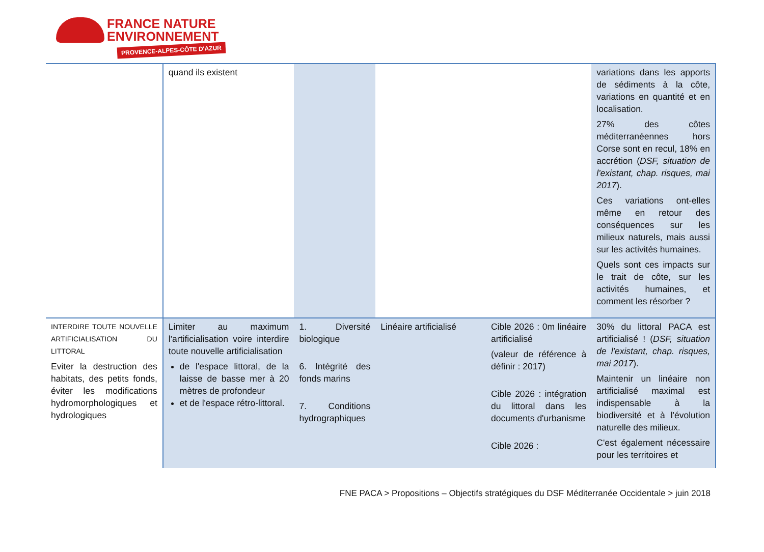FRANCE NATURE
ENVIRONNEMENT
PROVENCE-ALPES-CÔTE D'AZUR
| | quand ils existent | | | | variations dans les apports de sédiments à la côte, variations en quantité et en localisation. 27% des côtes méditerranéennes hors Corse sont en recul, 18% en accrétion ( DSF, situation de l'existant, chap. risques, mai 2017 ). Ces variations ont-elles même en retour des conséquences sur les milieux naturels, mais aussi sur les activités humaines. Quels sont ces impacts sur le trait de côte, sur les activités humaines, et comment les résorber ? |
| INTERDIRE TOUTE NOUVELLE ARTIFICIALISATION DU LITTORAL Eviter la destruction des habitats, des petits fonds, éviter les modifications hydromorphologiques et hydrologiques | Limiter au maximum l'artificialisation voire interdire toute nouvelle artificialisation de l'espace littoral, de la laisse de basse mer à 20 mètres de profondeur et de l'espace rétro-littoral. | 1. Diversité biologique 6. Intégrité des fonds marins 7. Conditions hydrographiques | Linéaire artificialisé | Cible 2026 : 0m linéaire artificialisé (valeur de référence à définir : 2017) Cible 2026 : intégration du littoral dans les documents d'urbanisme Cible 2026 : | 30% du littoral PACA est artificialisé ! ( DSF, situation de l'existant, chap. risques, mai 2017 ). Maintenir un linéaire non artificialisé maximal est indispensable à la biodiversité et à l'évolution naturelle des milieux. C'est également nécessaire pour les territoires et |
FNE PACA > Propositions – Objectifs stratégiques du DSF Méditerranée Occidentale > juin 2018